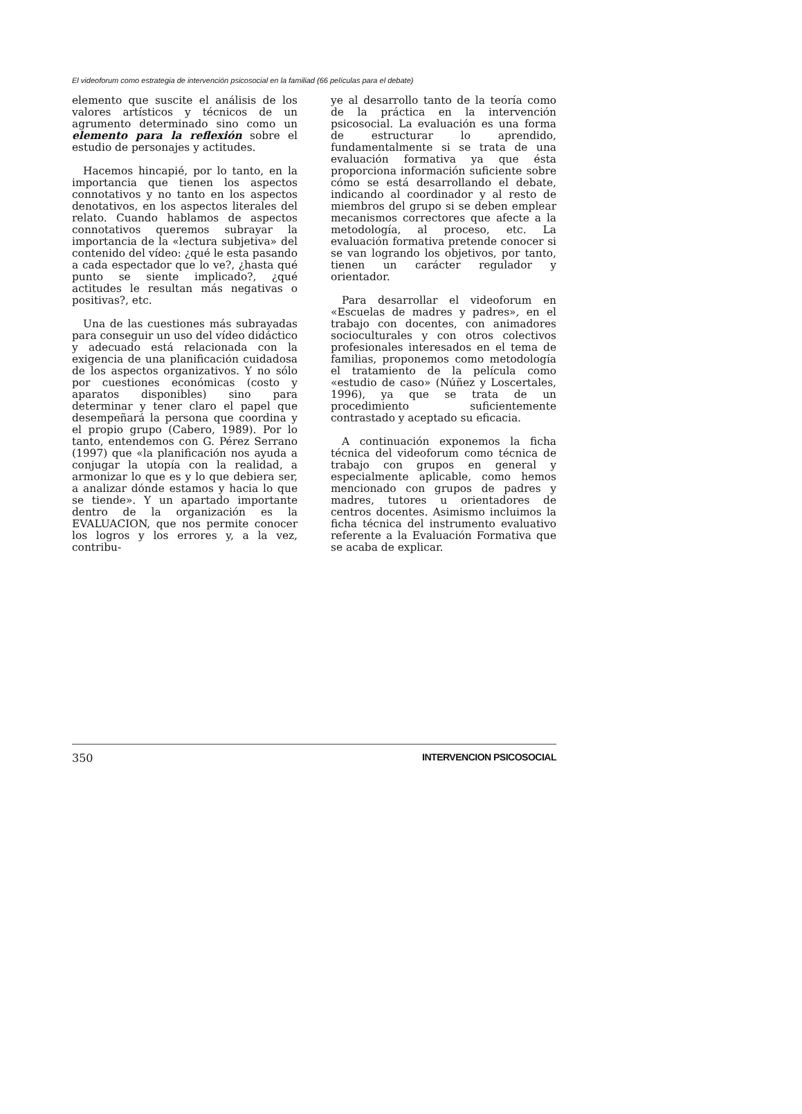El videoforum como estrategia de intervención psicosocial en la familiad (66 películas para el debate)
elemento que suscite el análisis de los valores artísticos y técnicos de un agrumento determinado sino como un elemento para la reflexión sobre el estudio de personajes y actitudes.
Hacemos hincapié, por lo tanto, en la importancia que tienen los aspectos connotativos y no tanto en los aspectos denotativos, en los aspectos literales del relato. Cuando hablamos de aspectos connotativos queremos subrayar la importancia de la «lectura subjetiva» del contenido del vídeo: ¿qué le esta pasando a cada espectador que lo ve?, ¿hasta qué punto se siente implicado?, ¿qué actitudes le resultan más negativas o positivas?, etc.
Una de las cuestiones más subrayadas para conseguir un uso del vídeo didáctico y adecuado está relacionada con la exigencia de una planificación cuidadosa de los aspectos organizativos. Y no sólo por cuestiones económicas (costo y aparatos disponibles) sino para determinar y tener claro el papel que desempeñará la persona que coordina y el propio grupo (Cabero, 1989). Por lo tanto, entendemos con G. Pérez Serrano (1997) que «la planificación nos ayuda a conjugar la utopía con la realidad, a armonizar lo que es y lo que debiera ser, a analizar dónde estamos y hacia lo que se tiende». Y un apartado importante dentro de la organización es la EVALUACION, que nos permite conocer los logros y los errores y, a la vez, contribu-
ye al desarrollo tanto de la teoría como de la práctica en la intervención psicosocial. La evaluación es una forma de estructurar lo aprendido, fundamentalmente si se trata de una evaluación formativa ya que ésta proporciona información suficiente sobre cómo se está desarrollando el debate, indicando al coordinador y al resto de miembros del grupo si se deben emplear mecanismos correctores que afecte a la metodología, al proceso, etc. La evaluación formativa pretende conocer si se van logrando los objetivos, por tanto, tienen un carácter regulador y orientador.
Para desarrollar el videoforum en «Escuelas de madres y padres», en el trabajo con docentes, con animadores socioculturales y con otros colectivos profesionales interesados en el tema de familias, proponemos como metodología el tratamiento de la película como «estudio de caso» (Núñez y Loscertales, 1996), ya que se trata de un procedimiento suficientemente contrastado y aceptado su eficacia.
A continuación exponemos la ficha técnica del videoforum como técnica de trabajo con grupos en general y especialmente aplicable, como hemos mencionado con grupos de padres y madres, tutores u orientadores de centros docentes. Asimismo incluimos la ficha técnica del instrumento evaluativo referente a la Evaluación Formativa que se acaba de explicar.
350 INTERVENCION PSICOSOCIAL